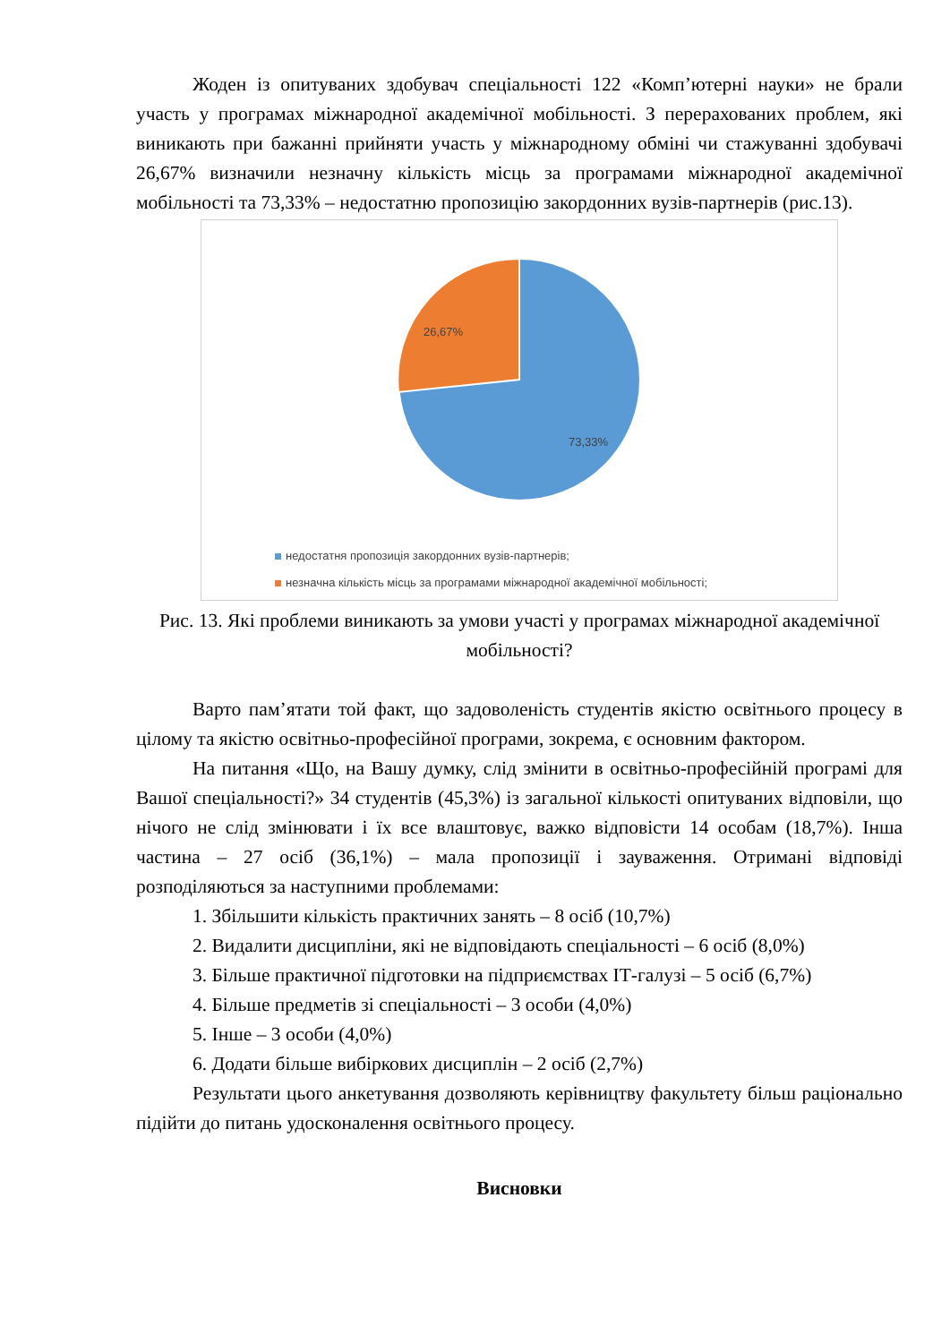Жоден із опитуваних здобувач спеціальності 122 «Комп’ютерні науки» не брали участь у програмах міжнародної академічної мобільності. З перерахованих проблем, які виникають при бажанні прийняти участь у міжнародному обміні чи стажуванні здобувачі 26,67% визначили незначну кількість місць за програмами міжнародної академічної мобільності та 73,33% – недостатню пропозицію закордонних вузів-партнерів (рис.13).
26,67%
73,33%
недостатня пропозиція закордонних вузів-партнерів;
незначна кількість місць за програмами міжнародної академічної мобільності;
Рис. 13. Які проблеми виникають за умови участі у програмах міжнародної академічної мобільності?
Варто пам’ятати той факт, що задоволеність студентів якістю освітнього процесу в цілому та якістю освітньо-професійної програми, зокрема, є основним фактором.
На питання «Що, на Вашу думку, слід змінити в освітньо-професійній програмі для Вашої спеціальності?» 34 студентів (45,3%) із загальної кількості опитуваних відповіли, що нічого не слід змінювати і їх все влаштовує, важко відповісти 14 особам (18,7%). Інша частина – 27 осіб (36,1%) – мала пропозиції і зауваження. Отримані відповіді розподіляються за наступними проблемами:
1. Збільшити кількість практичних занять – 8 осіб (10,7%)
2. Видалити дисципліни, які не відповідають спеціальності – 6 осіб (8,0%)
3. Більше практичної підготовки на підприємствах ІТ-галузі – 5 осіб (6,7%)
4. Більше предметів зі спеціальності – 3 особи (4,0%)
5. Інше – 3 особи (4,0%)
6. Додати більше вибіркових дисциплін – 2 осіб (2,7%)
Результати цього анкетування дозволяють керівництву факультету більш раціонально підійти до питань удосконалення освітнього процесу.
Висновки